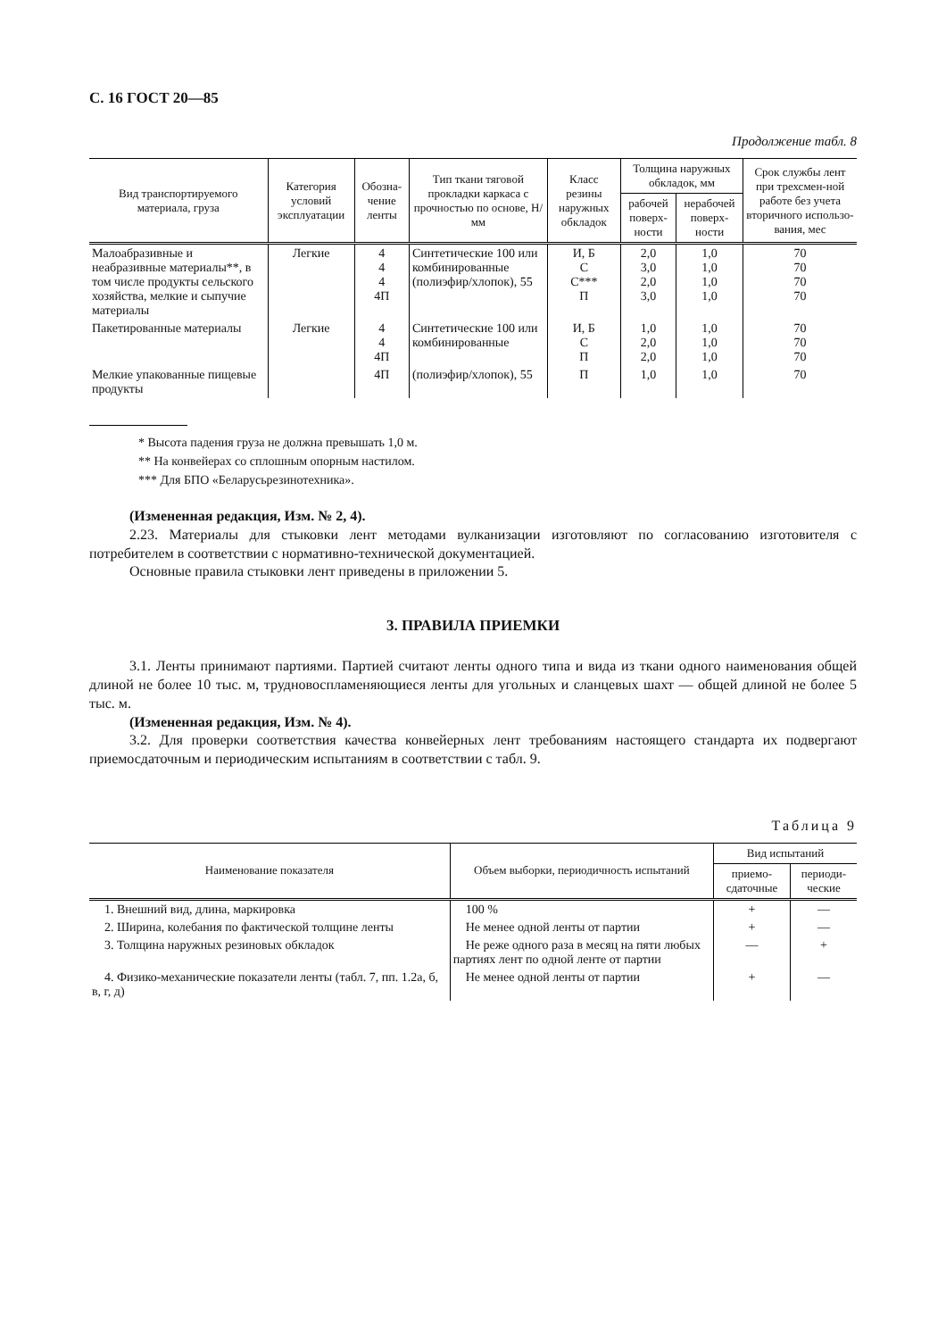С. 16 ГОСТ 20—85
Продолжение табл. 8
| Вид транспортируемого материала, груза | Категория условий эксплуатации | Обозна-чение ленты | Тип ткани тяговой прокладки каркаса с прочностью по основе, Н/мм | Класс резины наружных обкладок | Толщина наружных обкладок, мм | | Срок службы лент при трехсмен-ной работе без учета вторичного использо-вания, мес |
| --- | --- | --- | --- | --- | --- | --- | --- |
| | | | | | рабочей поверх-ности | нерабочей поверх-ности | |
| Малоабразивные и неабразивные материалы**, в том числе продукты сельского хозяйства, мелкие и сыпучие материалы | Легкие | 4 4 4 4П | Синтетические 100 или комбинированные (полиэфир/хлопок), 55 | И, Б С С*** П | 2,0 3,0 2,0 3,0 | 1,0 1,0 1,0 1,0 | 70 70 70 70 |
| Пакетированные материалы | Легкие | 4 4 4П | Синтетические 100 или комбинированные | И, Б С П | 1,0 2,0 2,0 | 1,0 1,0 1,0 | 70 70 70 |
| Мелкие упакованные пищевые продукты | | 4П | (полиэфир/хлопок), 55 | П | 1,0 | 1,0 | 70 |
* Высота падения груза не должна превышать 1,0 м.
** На конвейерах со сплошным опорным настилом.
*** Для БПО «Беларусьрезинотехника».
(Измененная редакция, Изм. № 2, 4).
2.23. Материалы для стыковки лент методами вулканизации изготовляют по согласованию изготовителя с потребителем в соответствии с нормативно-технической документацией.
Основные правила стыковки лент приведены в приложении 5.
3. ПРАВИЛА ПРИЕМКИ
3.1. Ленты принимают партиями. Партией считают ленты одного типа и вида из ткани одного наименования общей длиной не более 10 тыс. м, трудновоспламеняющиеся ленты для угольных и сланцевых шахт — общей длиной не более 5 тыс. м.
(Измененная редакция, Изм. № 4).
3.2. Для проверки соответствия качества конвейерных лент требованиям настоящего стандарта их подвергают приемосдаточным и периодическим испытаниям в соответствии с табл. 9.
Таблица 9
| Наименование показателя | Объем выборки, периодичность испытаний | Вид испытаний | |
| --- | --- | --- | --- |
| | | приемо-сдаточные | периоди-ческие |
| 1. Внешний вид, длина, маркировка | 100 % | + | — |
| 2. Ширина, колебания по фактической толщине ленты | Не менее одной ленты от партии | + | — |
| 3. Толщина наружных резиновых обкладок | Не реже одного раза в месяц на пяти любых партиях лент по одной ленте от партии | — | + |
| 4. Физико-механические показатели ленты (табл. 7, пп. 1.2а, б, в, г, д) | Не менее одной ленты от партии | + | — |